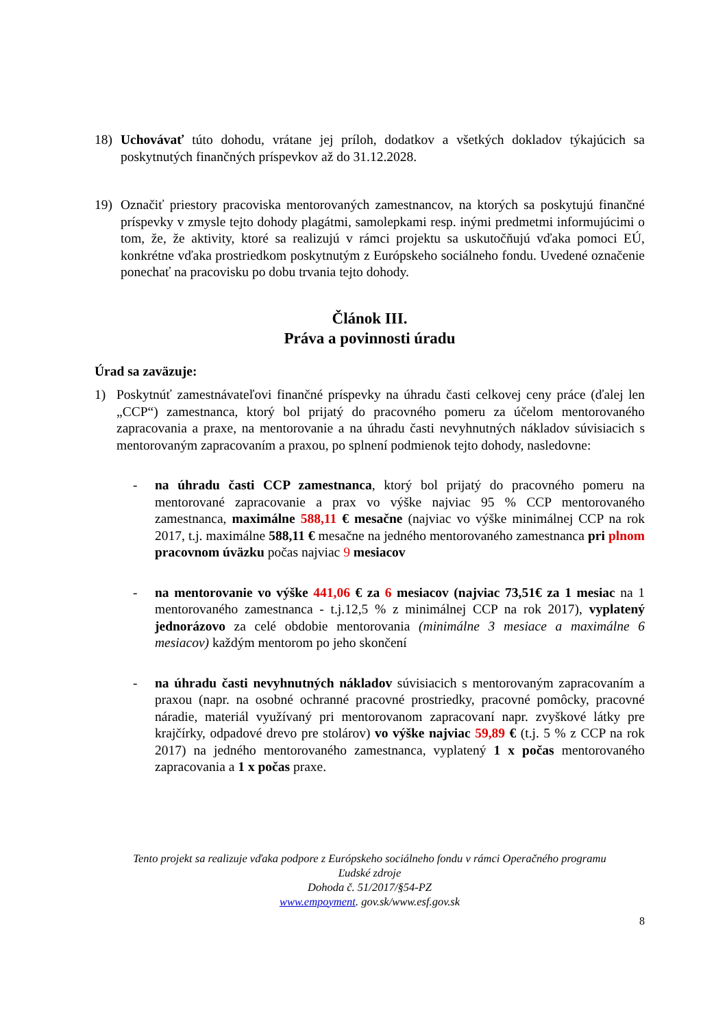18) Uchovávať túto dohodu, vrátane jej príloh, dodatkov a všetkých dokladov týkajúcich sa poskytnutých finančných príspevkov až do 31.12.2028.
19) Označiť priestory pracoviska mentorovaných zamestnancov, na ktorých sa poskytujú finančné príspevky v zmysle tejto dohody plagátmi, samolepkami resp. inými predmetmi informujúcimi o tom, že, že aktivity, ktoré sa realizujú v rámci projektu sa uskutočňujú vďaka pomoci EÚ, konkrétne vďaka prostriedkom poskytnutým z Európskeho sociálneho fondu. Uvedené označenie ponechať na pracovisku po dobu trvania tejto dohody.
Článok III.
Práva a povinnosti úradu
Úrad sa zaväzuje:
1) Poskytnúť zamestnávateľovi finančné príspevky na úhradu časti celkovej ceny práce (ďalej len „CCP“) zamestnanca, ktorý bol prijatý do pracovného pomeru za účelom mentorovaného zapracovania a praxe, na mentorovanie a na úhradu časti nevyhnutných nákladov súvisiacich s mentorovaným zapracovaním a praxou, po splnení podmienok tejto dohody, nasledovne:
- na úhradu časti CCP zamestnanca, ktorý bol prijatý do pracovného pomeru na mentorované zapracovanie a prax vo výške najviac 95 % CCP mentorovaného zamestnanca, maximálne 588,11 € mesačne (najviac vo výške minimálnej CCP na rok 2017, t.j. maximálne 588,11 € mesačne na jedného mentorovaného zamestnanca pri plnom pracovnom úväzku počas najviac 9 mesiacov
- na mentorovanie vo výške 441,06 € za 6 mesiacov (najviac 73,51€ za 1 mesiac na 1 mentorovaného zamestnanca - t.j.12,5 % z minimálnej CCP na rok 2017), vyplatený jednorázovo za celé obdobie mentorovania (minimálne 3 mesiace a maximálne 6 mesiacov) každým mentorom po jeho skončení
- na úhradu časti nevyhnutných nákladov súvisiacich s mentorovaným zapracovaním a praxou (napr. na osobné ochranné pracovné prostriedky, pracovné pomôcky, pracovné náradie, materiál využívaný pri mentorovanom zapracovaní napr. zvyškové látky pre krajčírky, odpadové drevo pre stolárov) vo výške najviac 59,89 € (t.j. 5 % z CCP na rok 2017) na jedného mentorovaného zamestnanca, vyplatený 1 x počas mentorovaného zapracovania a 1 x počas praxe.
Tento projekt sa realizuje vďaka podpore z Európskeho sociálneho fondu v rámci Operačného programu
Ľudské zdroje
Dohoda č. 51/2017/§54-PZ
www.empoyment. gov.sk/www.esf.gov.sk
8